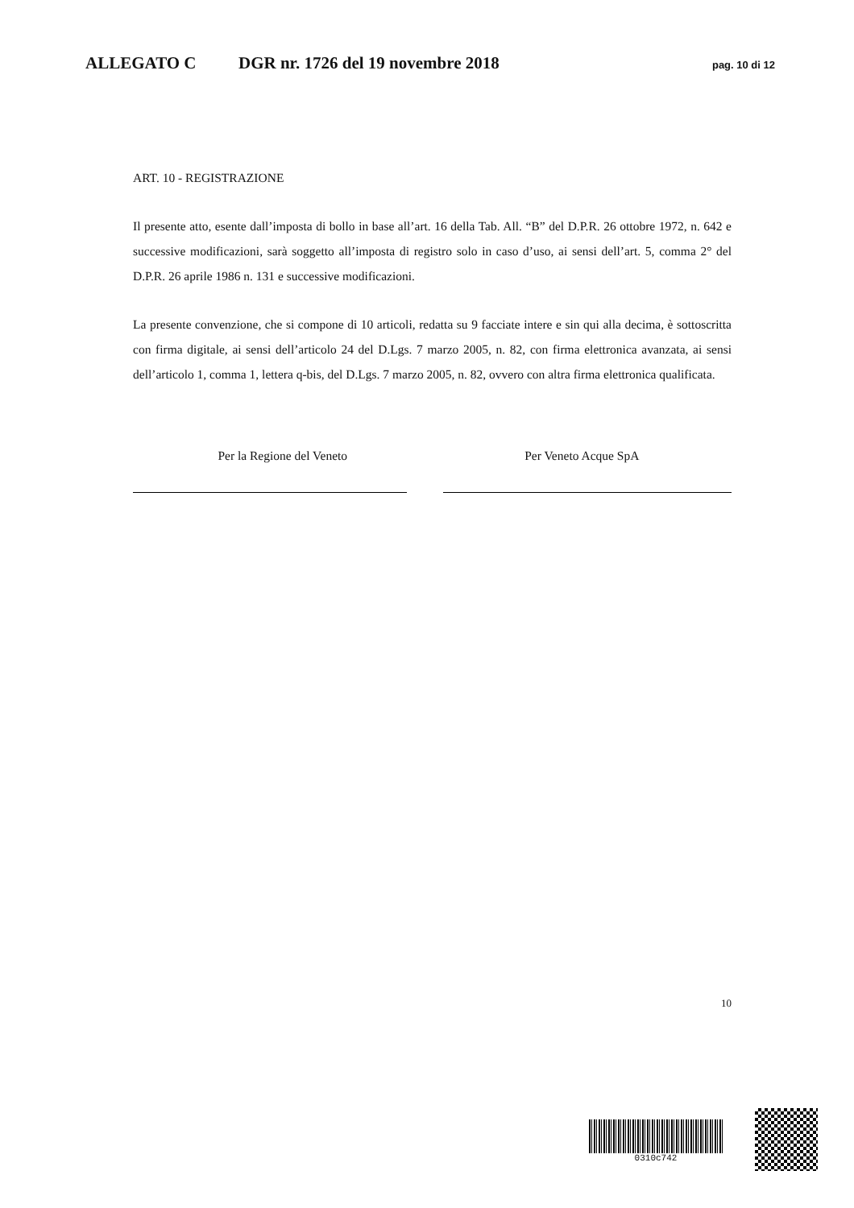ALLEGATO C DGR nr. 1726 del 19 novembre 2018 pag. 10 di 12
ART. 10 - REGISTRAZIONE
Il presente atto, esente dall’imposta di bollo in base all’art. 16 della Tab. All. “B” del D.P.R. 26 ottobre 1972, n. 642 e successive modificazioni, sarà soggetto all’imposta di registro solo in caso d’uso, ai sensi dell’art. 5, comma 2° del D.P.R. 26 aprile 1986 n. 131 e successive modificazioni.
La presente convenzione, che si compone di 10 articoli, redatta su 9 facciate intere e sin qui alla decima, è sottoscritta con firma digitale, ai sensi dell’articolo 24 del D.Lgs. 7 marzo 2005, n. 82, con firma elettronica avanzata, ai sensi dell’articolo 1, comma 1, lettera q-bis, del D.Lgs. 7 marzo 2005, n. 82, ovvero con altra firma elettronica qualificata.
Per la Regione del Veneto Per Veneto Acque SpA
10
0310c742